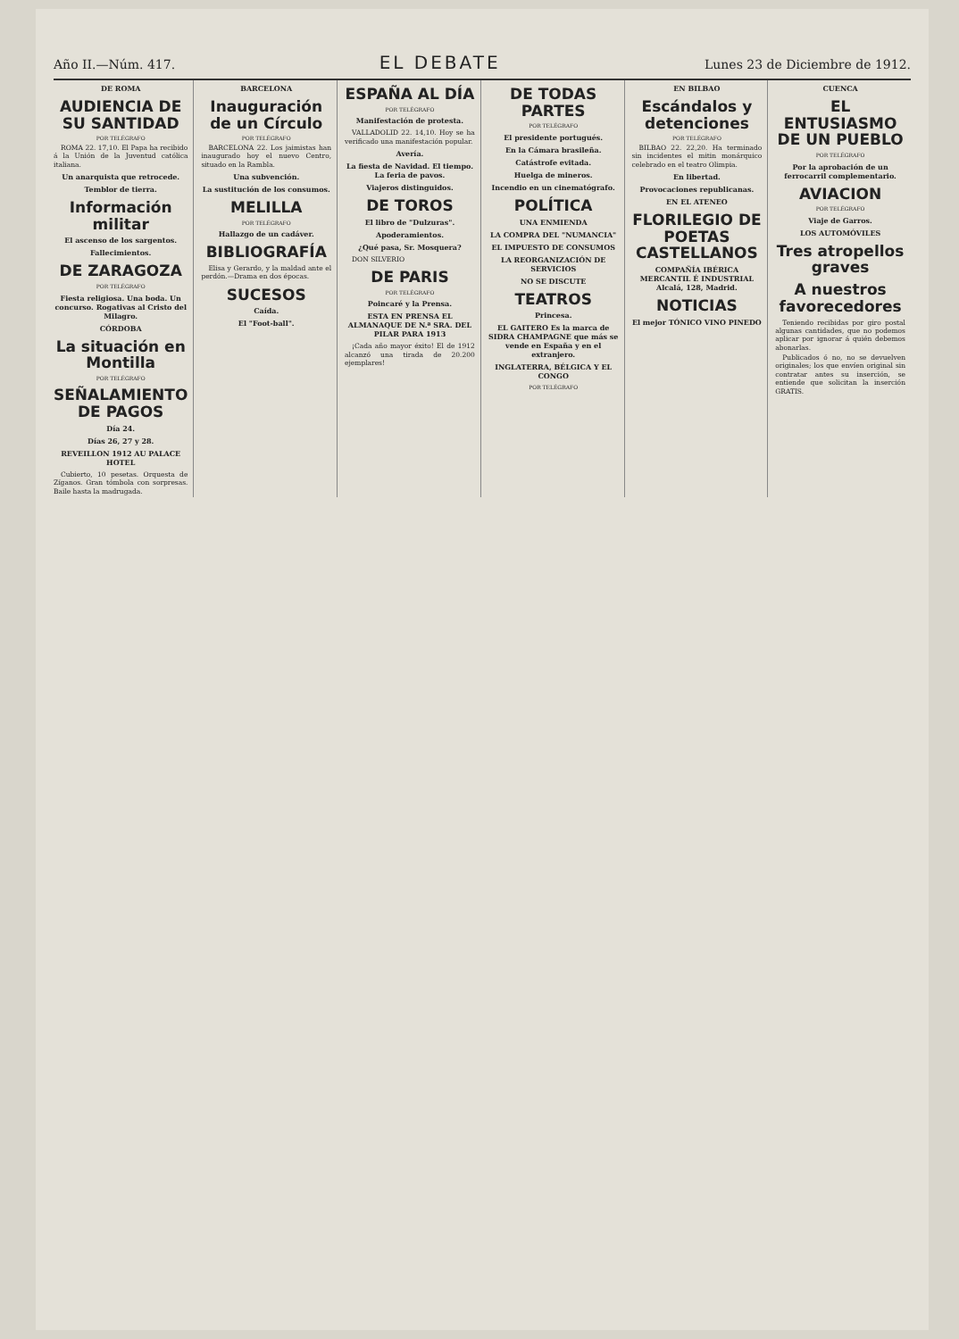Año II.—Núm. 417. EL DEBATE Lunes 23 de Diciembre de 1912.
DE ROMA
AUDIENCIA DE SU SANTIDAD
POR TELÉGRAFO
ROMA 22. 17,10. El Papa ha recibido á la Unión de la Juventud católica italiana.
Un anarquista que retrocede.
Temblor de tierra.
Información militar
El ascenso de los sargentos.
Fallecimientos.
DE ZARAGOZA
POR TELÉGRAFO
Fiesta religiosa. Una boda. Un concurso. Rogativas al Cristo del Milagro.
CÓRDOBA
La situación en Montilla
POR TELÉGRAFO
SEÑALAMIENTO DE PAGOS
Día 24.
Días 26, 27 y 28.
REVEILLON 1912 AU PALACE HOTEL
Cubierto, 10 pesetas. Orquesta de Zíganos. Gran tómbola con sorpresas. Baile hasta la madrugada.
BARCELONA
Inauguración de un Círculo
POR TELÉGRAFO
BARCELONA 22. Los jaimistas han inaugurado hoy el nuevo Centro, situado en la Rambla.
Una subvención.
La sustitución de los consumos.
MELILLA
POR TELÉGRAFO
Hallazgo de un cadáver.
BIBLIOGRAFÍA
Elisa y Gerardo, y la maldad ante el perdón.—Drama en dos épocas.
SUCESOS
Caída.
El "Foot-ball".
ESPAÑA AL DÍA
POR TELÉGRAFO
Manifestación de protesta.
VALLADOLID 22. 14,10. Hoy se ha verificado una manifestación popular.
Avería.
La fiesta de Navidad. El tiempo. La feria de pavos.
Viajeros distinguidos.
DE TOROS
El libro de "Dulzuras".
Apoderamientos.
¿Qué pasa, Sr. Mosquera?
DON SILVERIO
DE PARIS
POR TELÉGRAFO
Poincaré y la Prensa.
ESTA EN PRENSA EL ALMANAQUE DE N.ª SRA. DEL PILAR PARA 1913
¡Cada año mayor éxito! El de 1912 alcanzó una tirada de 20.200 ejemplares!
DE TODAS PARTES
POR TELÉGRAFO
El presidente portugués.
En la Cámara brasileña.
Catástrofe evitada.
Huelga de mineros.
Incendio en un cinematógrafo.
POLÍTICA
UNA ENMIENDA
LA COMPRA DEL "NUMANCIA"
EL IMPUESTO DE CONSUMOS
LA REORGANIZACIÓN DE SERVICIOS
NO SE DISCUTE
TEATROS
Princesa.
EL GAITERO Es la marca de SIDRA CHAMPAGNE que más se vende en España y en el extranjero.
INGLATERRA, BÉLGICA Y EL CONGO
POR TELÉGRAFO
EN BILBAO
Escándalos y detenciones
POR TELÉGRAFO
BILBAO 22. 22,20. Ha terminado sin incidentes el mitin monárquico celebrado en el teatro Olimpia.
En libertad.
Provocaciones republicanas.
EN EL ATENEO
FLORILEGIO DE POETAS CASTELLANOS
COMPAÑÍA IBÉRICA MERCANTIL É INDUSTRIAL Alcalá, 128, Madrid.
NOTICIAS
El mejor TÓNICO VINO PINEDO
CUENCA
EL ENTUSIASMO DE UN PUEBLO
POR TELÉGRAFO
Por la aprobación de un ferrocarril complementario.
AVIACION
POR TELÉGRAFO
Viaje de Garros.
LOS AUTOMÓVILES
Tres atropellos graves
A nuestros favorecedores
Teniendo recibidas por giro postal algunas cantidades, que no podemos aplicar por ignorar á quién debemos abonarlas.
Publicados ó no, no se devuelven originales; los que envíen original sin contratar antes su inserción, se entiende que solicitan la inserción GRATIS.